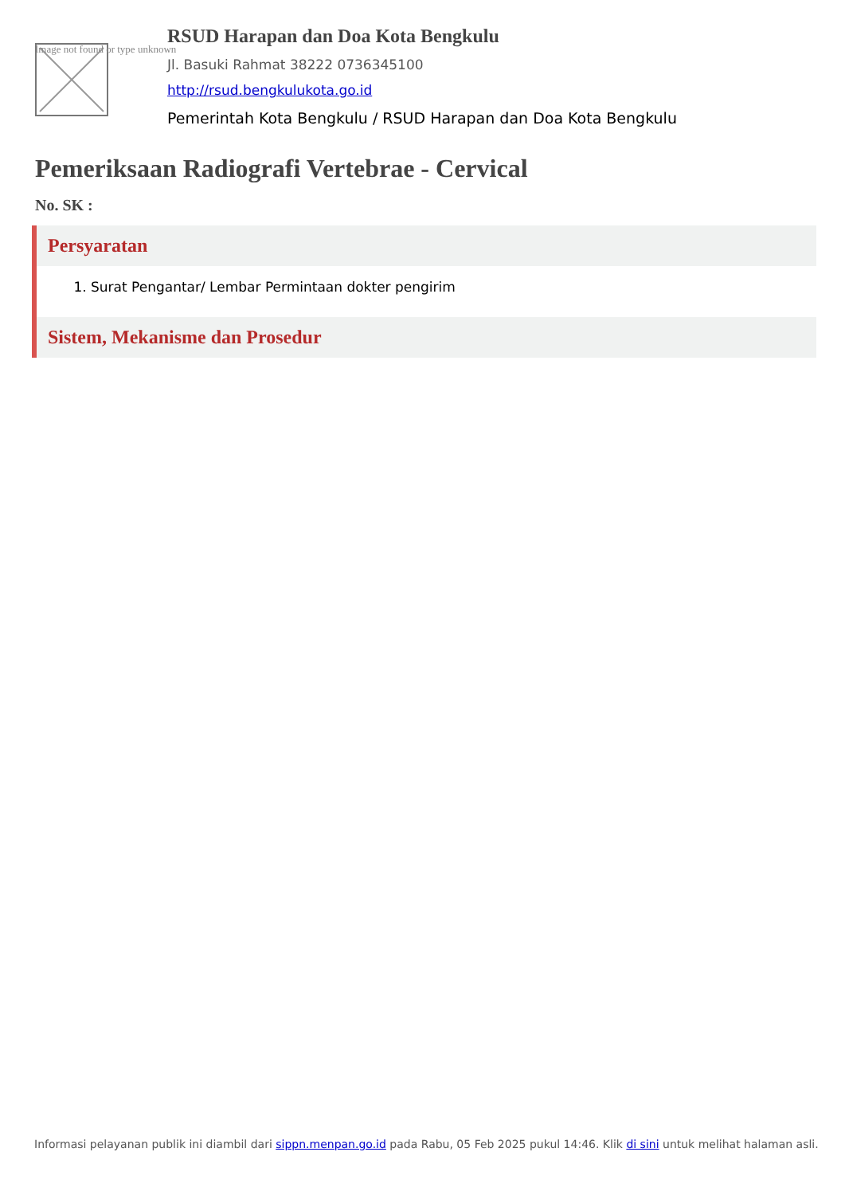Image not found or type unknown
RSUD Harapan dan Doa Kota Bengkulu
Jl. Basuki Rahmat 38222 0736345100
http://rsud.bengkulukota.go.id
Pemerintah Kota Bengkulu / RSUD Harapan dan Doa Kota Bengkulu
Pemeriksaan Radiografi Vertebrae - Cervical
No. SK :
Persyaratan
1. Surat Pengantar/ Lembar Permintaan dokter pengirim
Sistem, Mekanisme dan Prosedur
Informasi pelayanan publik ini diambil dari sippn.menpan.go.id pada Rabu, 05 Feb 2025 pukul 14:46. Klik di sini untuk melihat halaman asli.